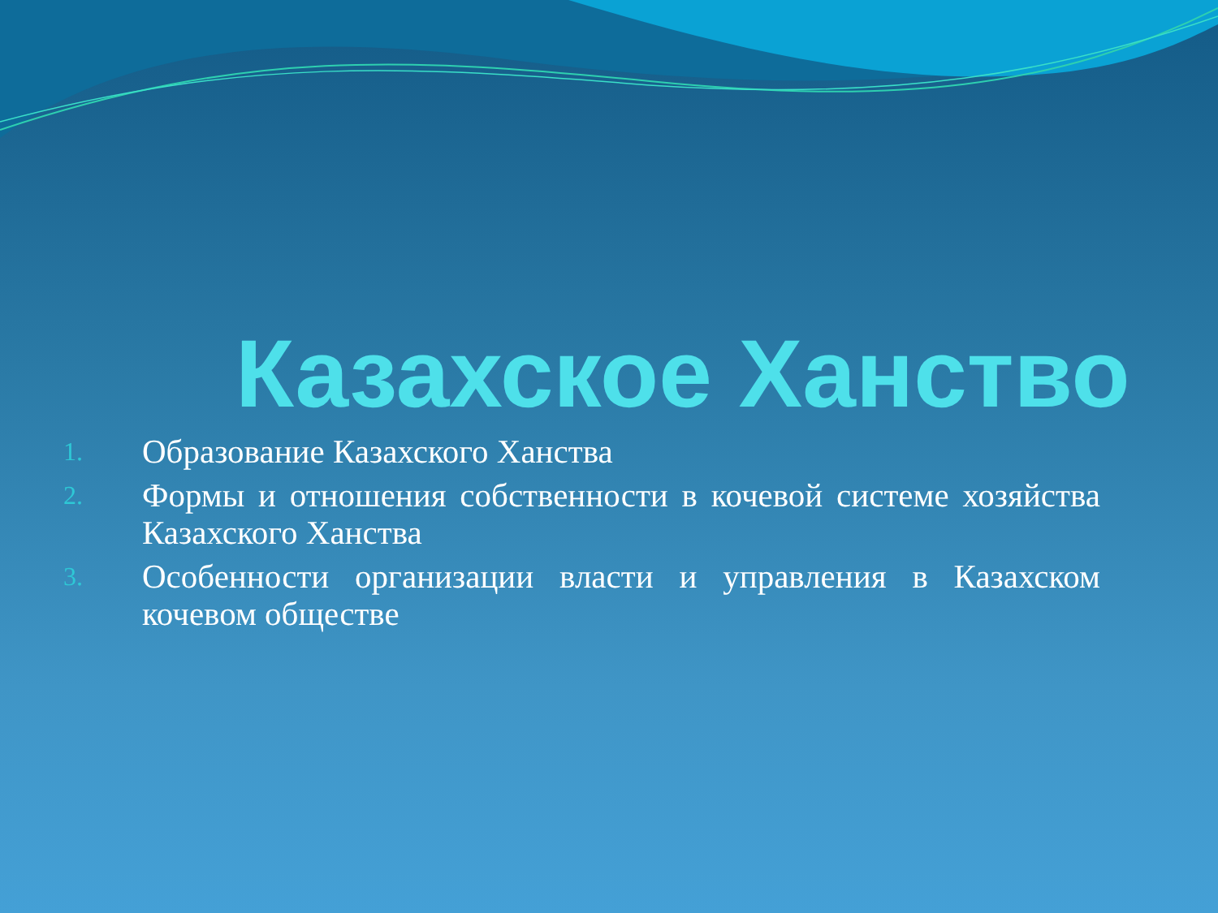Казахское Ханство
1. Образование Казахского Ханства
2. Формы и отношения собственности в кочевой системе хозяйства Казахского Ханства
3. Особенности организации власти и управления в Казахском кочевом обществе